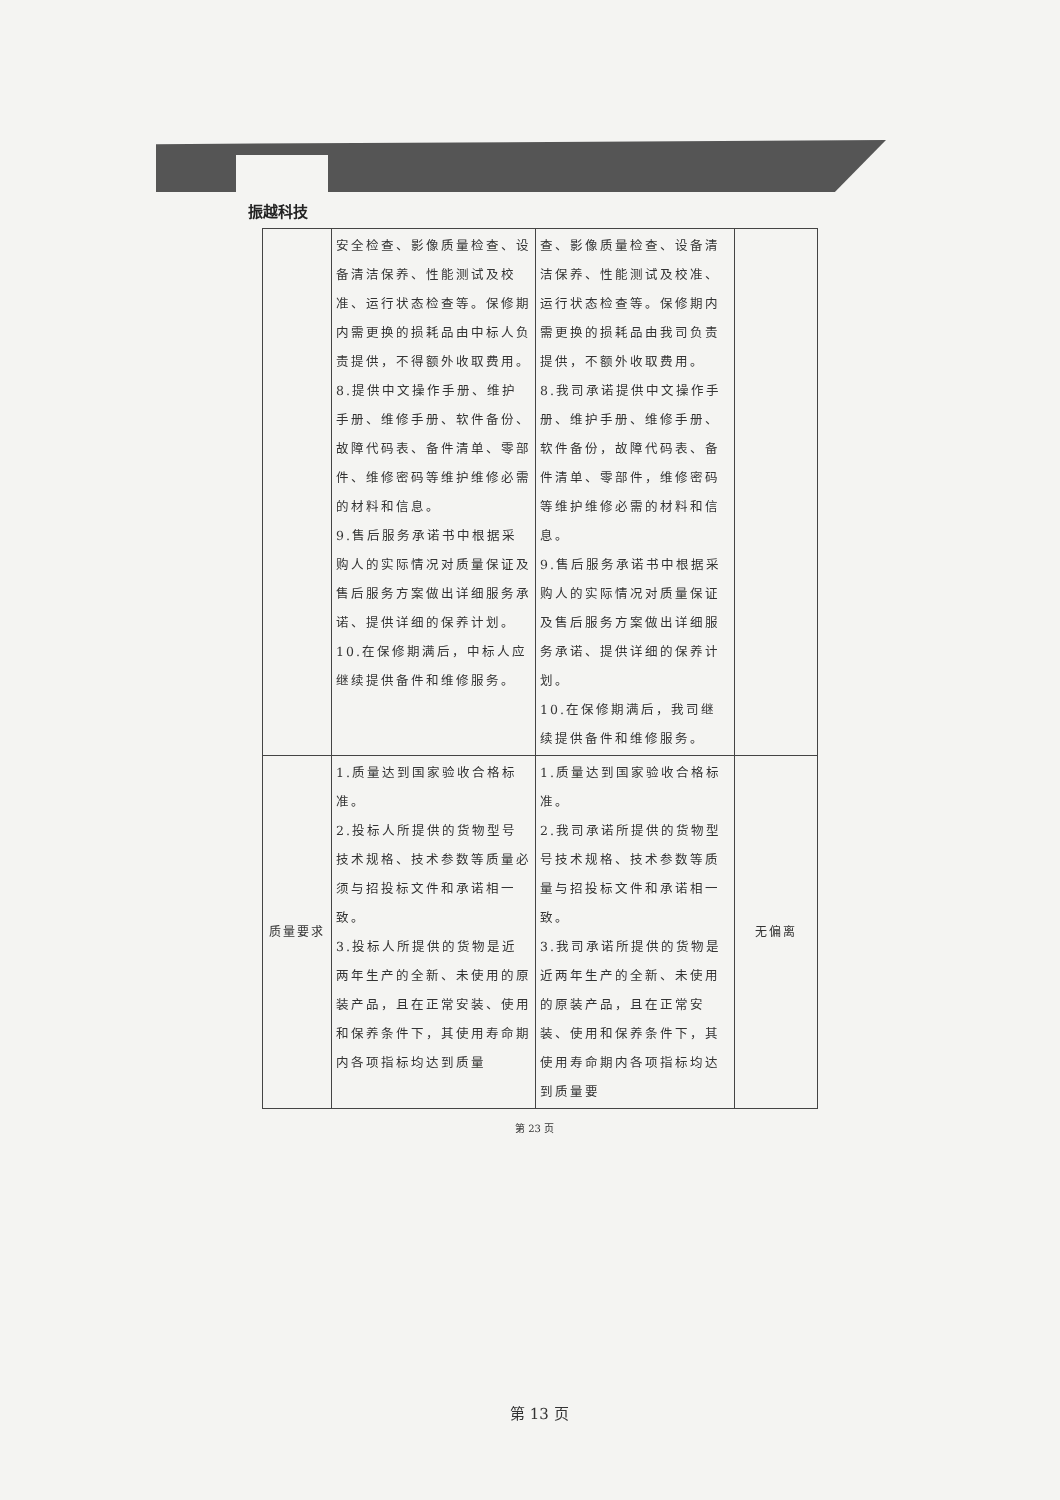振越科技
| | 安全检查、影像质量检查、设备清洁保养、性能测试及校准、运行状态检查等。保修期内需更换的损耗品由中标人负责提供，不得额外收取费用。 8.提供中文操作手册、维护手册、维修手册、软件备份、故障代码表、备件清单、零部件、维修密码等维护维修必需的材料和信息。 9.售后服务承诺书中根据采购人的实际情况对质量保证及售后服务方案做出详细服务承诺、提供详细的保养计划。 10.在保修期满后，中标人应继续提供备件和维修服务。 | 查、影像质量检查、设备清洁保养、性能测试及校准、运行状态检查等。保修期内需更换的损耗品由我司负责提供，不额外收取费用。 8.我司承诺提供中文操作手册、维护手册、维修手册、软件备份，故障代码表、备件清单、零部件，维修密码等维护维修必需的材料和信息。 9.售后服务承诺书中根据采购人的实际情况对质量保证及售后服务方案做出详细服务承诺、提供详细的保养计划。 10.在保修期满后，我司继续提供备件和维修服务。 | |
| 质量要求 | 1.质量达到国家验收合格标准。 2.投标人所提供的货物型号技术规格、技术参数等质量必须与招投标文件和承诺相一致。 3.投标人所提供的货物是近两年生产的全新、未使用的原装产品，且在正常安装、使用和保养条件下，其使用寿命期内各项指标均达到质量 | 1.质量达到国家验收合格标准。 2.我司承诺所提供的货物型号技术规格、技术参数等质量与招投标文件和承诺相一致。 3.我司承诺所提供的货物是近两年生产的全新、未使用的原装产品，且在正常安装、使用和保养条件下，其使用寿命期内各项指标均达到质量要 | 无偏离 |
第 23 页
第 13 页